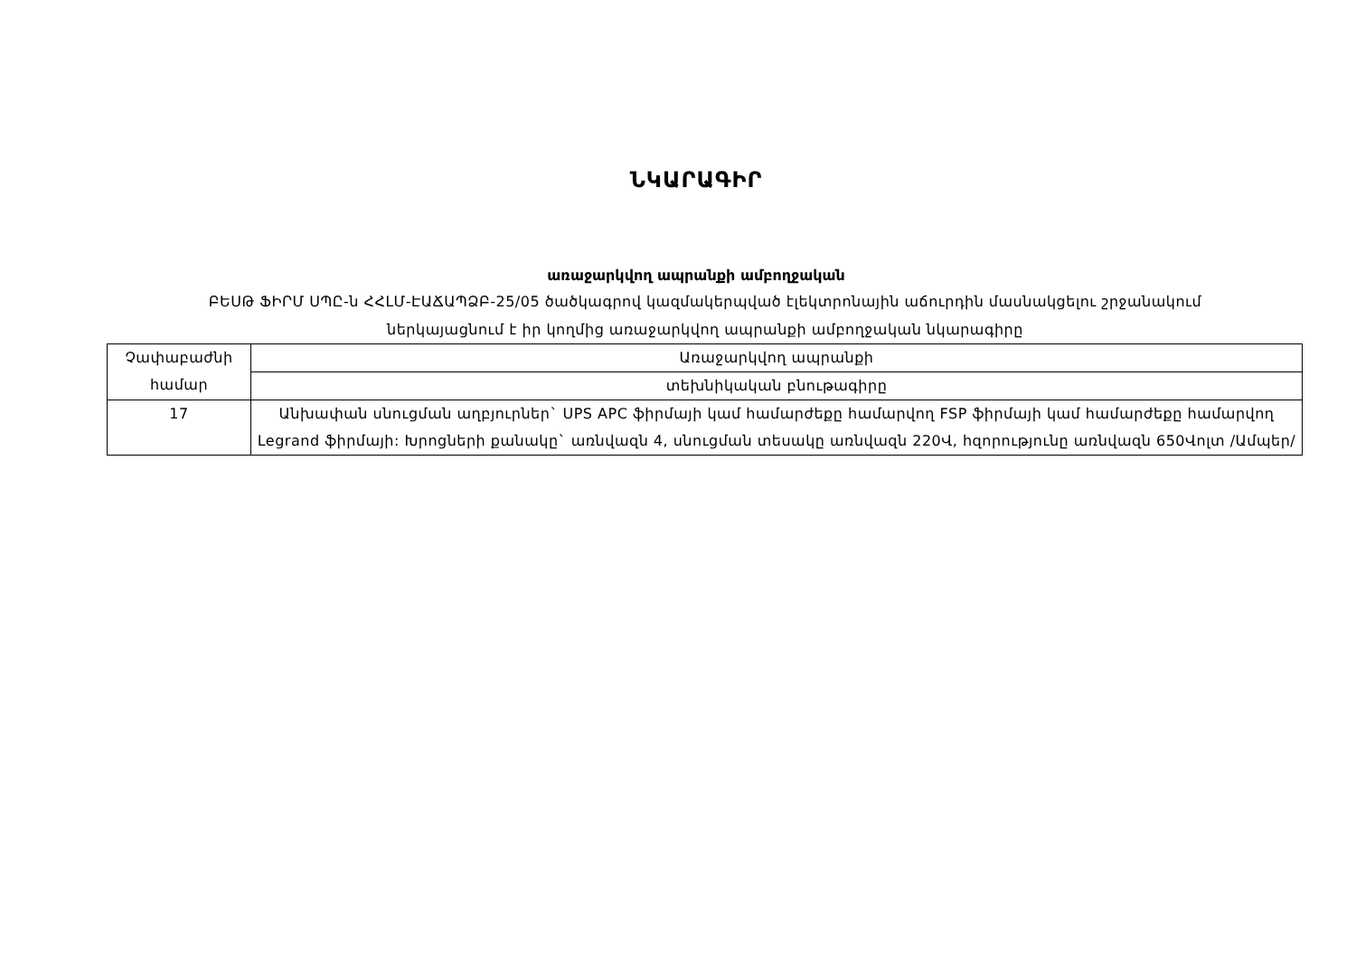ՆԿԱՐԱԳԻՐ
առաջարկվող ապրանքի ամբողջական
ԲԵՍԹ ՖԻՐՄ ՍՊԸ-ն ՀՀԼՄ-ԷԱՃԱՊՁԲ-25/05 ծածկագրով կազմակերպված էլեկտրոնային աճուրդին մասնակցելու շրջանակում
ներկայացնում է իր կողմից առաջարկվող ապրանքի ամբողջական նկարագիրը
| Չափաբաժնի համար | Առաջարկվող ապրանքի |
| | տեխնիկական բնութագիրը |
| 17 | Անխափան սնուցման աղբյուրներ` UPS APC ֆիրմայի կամ համարժեքը համարվող FSP ֆիրմայի կամ համարժեքը համարվող Legrand ֆիրմայի: Խրոցների քանակը` առնվազն 4, սնուցման տեսակը առնվազն 220Վ, հզորությունը առնվազն 650Վոլտ /Ամպեր/ |